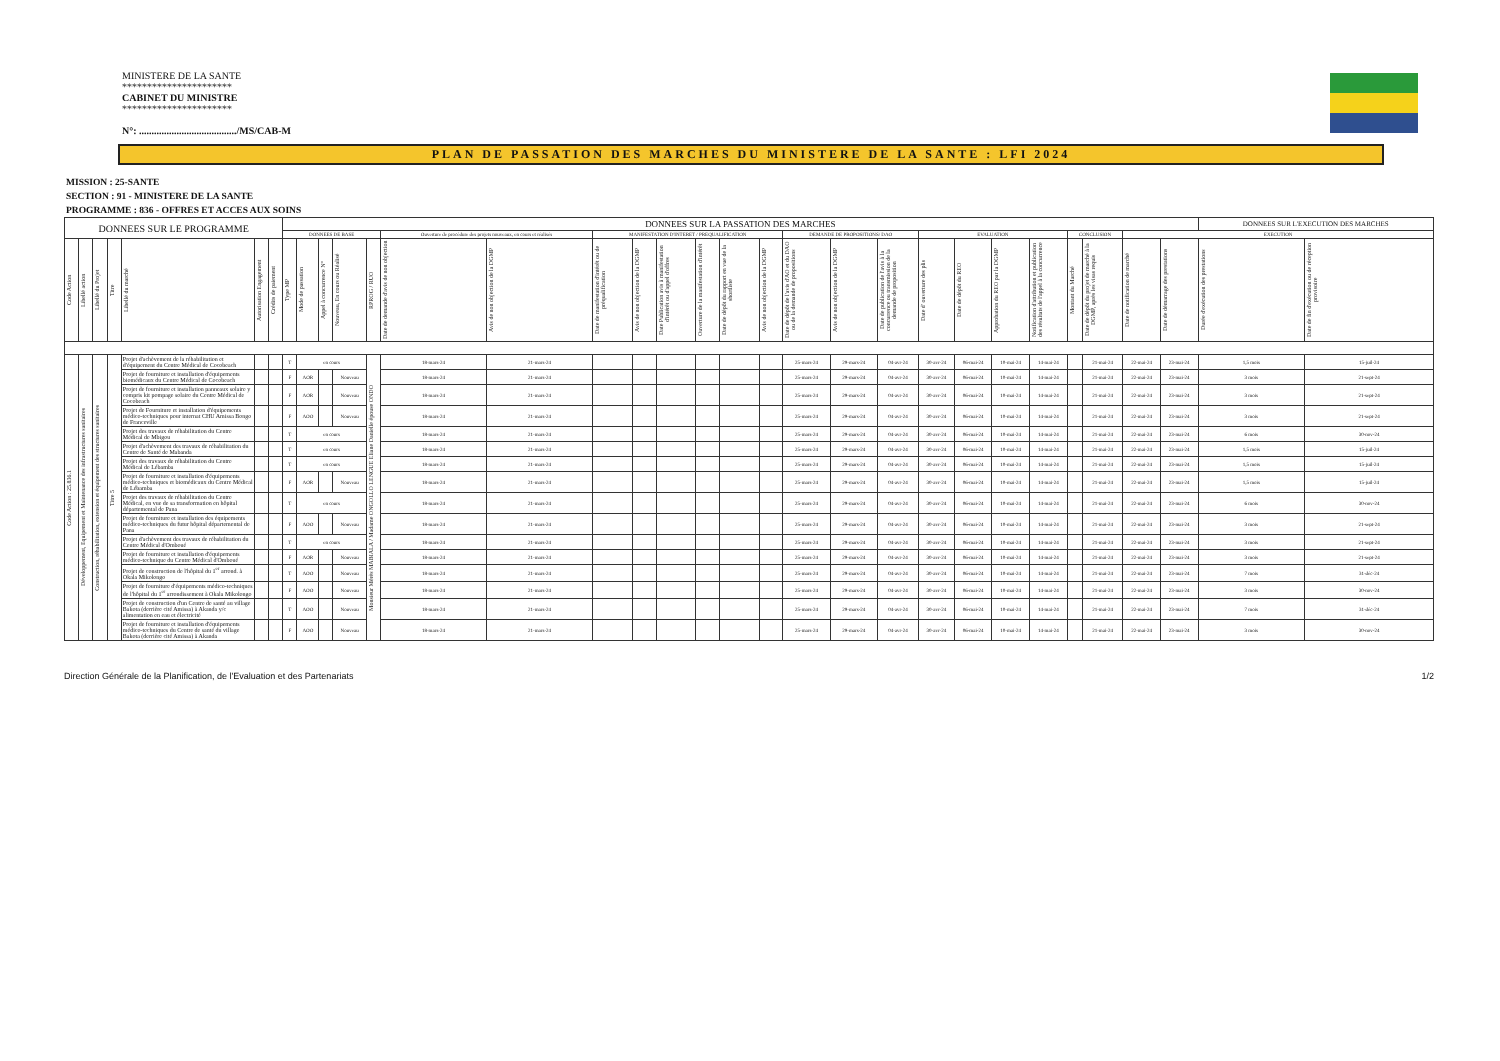MINISTERE DE LA SANTE
**********************
CABINET DU MINISTRE
**********************
N°: ......................................./MS/CAB-M
PLAN DE PASSATION DES MARCHES DU MINISTERE DE LA SANTE : LFI 2024
MISSION : 25-SANTE
SECTION : 91 - MINISTERE DE LA SANTE
PROGRAMME : 836 - OFFRES ET ACCES AUX SOINS
| DONNEES SUR LE PROGRAMME | | | | | | | DONNEES SUR LA PASSATION DES MARCHES | | | | | | | | | | | | | | | | | | | | | | | | DONNEES SUR L'EXECUTION DES MARCHES | |
| --- | --- | --- | --- | --- | --- | --- | --- | --- | --- | --- | --- | --- | --- | --- | --- | --- | --- | --- | --- | --- | --- | --- | --- | --- | --- | --- | --- | --- | --- | --- | --- | --- |
| | | | | | | | DONNEES DE BASE | | | | | Ouverture de procédure des projets nouveaux, en cours et réalisés | | MANIFESTATION D'INTERET / PREQUALIFICATION | | | | | | DEMANDE DE PROPOSITIONS/ DAO | | | EVALUATION | | | | CONCLUSION | | EXECUTION | | | |
| Code Action | Libellé action | Libellé du Projet | Titre | Libellé du marché | Autorisation Engagement | Crédits de paiement | Type MP | Mode de passation | Appel à concurrence N° | Nouveau, En cours ou Réalisé | RPROG / RUO | Date de demande d'avis de non objection | Avis de non objection de la DGMP | Date de manifestation d'intérêt ou de préqualification | Avis de non objection de la DGMP | Date Publication avis à manifestation d'intérêt ou d'appel d'offres | Ouverture de la manifestation d'intérêt | Date de dépôt du rapport en vue de la shortliste | Avis de non objection de la DGMP | Date de dépôt de l'avis d'AO et du DAO ou de la demande de propositions | Avis de non objection de la DGMP | Date de publication de l'avis à la concurrence ou transmission de la demande de proposition | Date d' ouverture des plis | Date de dépôt du REO | Approbation du REO par la DGMP | Notification d'attribution et publication des résultats de l'appel à la concurrence | Montant du Marché | Date de dépôt du projet de marché à la DGMP, après les visas requis | Date de notification de marché | Date de démarrage des prestations | Durée d'exécution des prestations | Date de fin d'exécution ou de réception provisoire |
| Code Action : 25.836.1 | Développement, Equipement et Maintenance des infrastructures sanitaires | Construction, réhabilitation, extension et équipement des structures sanitaires | Titre 5 | Projet d'achèvement de la réhabilitation et d'équipement du Centre Médical de Cocobeach | | | T | en cours | | | Monsieur Mérès MABIALA / Madame ONGOLLO LENGUE Eliane Danielle épouse ONDO | 18-mars-24 | 21-mars-24 | | | | | | | 25-mars-24 | 29-mars-24 | 04-avr-24 | 30-avr-24 | 06-mai-24 | 10-mai-24 | 14-mai-24 | | 21-mai-24 | 22-mai-24 | 23-mai-24 | 1,5 mois | 15-juil-24 |
| | | | | Projet de fourniture et installation d'équipements biomédicaux du Centre Médical de Cocobeach | | | F | AOR | | Nouveau | | 18-mars-24 | 21-mars-24 | | | | | | | 25-mars-24 | 29-mars-24 | 04-avr-24 | 30-avr-24 | 06-mai-24 | 10-mai-24 | 14-mai-24 | | 21-mai-24 | 22-mai-24 | 23-mai-24 | 3 mois | 21-sept-24 |
| | | | | Projet de fourniture et installation panneaux solaire y compris kit pompage solaire du Centre Médical de Cocobeach | | | F | AOR | | Nouveau | | 18-mars-24 | 21-mars-24 | | | | | | | 25-mars-24 | 29-mars-24 | 04-avr-24 | 30-avr-24 | 06-mai-24 | 10-mai-24 | 14-mai-24 | | 21-mai-24 | 22-mai-24 | 23-mai-24 | 3 mois | 21-sept-24 |
| | | | | Projet de Fourniture et installation d'équipements médico-techniques pour internat CHU Amissa Bongo de Franceville | | | F | AOO | | Nouveau | | 18-mars-24 | 21-mars-24 | | | | | | | 25-mars-24 | 29-mars-24 | 04-avr-24 | 30-avr-24 | 06-mai-24 | 10-mai-24 | 14-mai-24 | | 21-mai-24 | 22-mai-24 | 23-mai-24 | 3 mois | 21-sept-24 |
| | | | | Projet des travaux de réhabilitation du Centre Médical de Mbigou | | | T | en cours | | | | 18-mars-24 | 21-mars-24 | | | | | | | 25-mars-24 | 29-mars-24 | 04-avr-24 | 30-avr-24 | 06-mai-24 | 10-mai-24 | 14-mai-24 | | 21-mai-24 | 22-mai-24 | 23-mai-24 | 6 mois | 30-nov-24 |
| | | | | Projet d'achèvement des travaux de réhabilitation du Centre de Santé de Mabanda | | | T | en cours | | | | 18-mars-24 | 21-mars-24 | | | | | | | 25-mars-24 | 29-mars-24 | 04-avr-24 | 30-avr-24 | 06-mai-24 | 10-mai-24 | 14-mai-24 | | 21-mai-24 | 22-mai-24 | 23-mai-24 | 1,5 mois | 15-juil-24 |
| | | | | Projet des travaux de réhabilitation du Centre Médical de Lébamba | | | T | en cours | | | | 18-mars-24 | 21-mars-24 | | | | | | | 25-mars-24 | 29-mars-24 | 04-avr-24 | 30-avr-24 | 06-mai-24 | 10-mai-24 | 14-mai-24 | | 21-mai-24 | 22-mai-24 | 23-mai-24 | 1,5 mois | 15-juil-24 |
| | | | | Projet de fourniture et installation d'équipements médico-techniques et biomédicaux du Centre Médical de Lébamba | | | F | AOR | | Nouveau | | 18-mars-24 | 21-mars-24 | | | | | | | 25-mars-24 | 29-mars-24 | 04-avr-24 | 30-avr-24 | 06-mai-24 | 10-mai-24 | 14-mai-24 | | 21-mai-24 | 22-mai-24 | 23-mai-24 | 1,5 mois | 15-juil-24 |
| | | | | Projet des travaux de réhabilitation du Centre Médical, en vue de sa transformation en hôpital départemental de Pana | | | T | en cours | | | | 18-mars-24 | 21-mars-24 | | | | | | | 25-mars-24 | 29-mars-24 | 04-avr-24 | 30-avr-24 | 06-mai-24 | 10-mai-24 | 14-mai-24 | | 21-mai-24 | 22-mai-24 | 23-mai-24 | 6 mois | 30-nov-24 |
| | | | | Projet de fourniture et installation des équipements médico-techniques du futur hôpital départemental de Pana | | | F | AOO | | Nouveau | | 18-mars-24 | 21-mars-24 | | | | | | | 25-mars-24 | 29-mars-24 | 04-avr-24 | 30-avr-24 | 06-mai-24 | 10-mai-24 | 14-mai-24 | | 21-mai-24 | 22-mai-24 | 23-mai-24 | 3 mois | 21-sept-24 |
| | | | | Projet d'achèvement des travaux de réhabilitation du Centre Médical d'Omboué | | | T | en cours | | | | 18-mars-24 | 21-mars-24 | | | | | | | 25-mars-24 | 29-mars-24 | 04-avr-24 | 30-avr-24 | 06-mai-24 | 10-mai-24 | 14-mai-24 | | 21-mai-24 | 22-mai-24 | 23-mai-24 | 3 mois | 21-sept-24 |
| | | | | Projet de fourniture et installation d'équipements médico-technique du Centre Médical d'Omboué | | | F | AOR | | Nouveau | | 18-mars-24 | 21-mars-24 | | | | | | | 25-mars-24 | 29-mars-24 | 04-avr-24 | 30-avr-24 | 06-mai-24 | 10-mai-24 | 14-mai-24 | | 21-mai-24 | 22-mai-24 | 23-mai-24 | 3 mois | 21-sept-24 |
| | | | | Projet de construction de l'hôpital du 1<sup>er</sup> arrond. à Okala Mikolongo | | | T | AOO | | Nouveau | | 18-mars-24 | 21-mars-24 | | | | | | | 25-mars-24 | 29-mars-24 | 04-avr-24 | 30-avr-24 | 06-mai-24 | 10-mai-24 | 14-mai-24 | | 21-mai-24 | 22-mai-24 | 23-mai-24 | 7 mois | 31-déc-24 |
| | | | | Projet de fourniture d'équipements médico-techniques de l'hôpital du 1<sup>er</sup> arrondissement à Okala Mikolongo | | | F | AOO | | Nouveau | | 18-mars-24 | 21-mars-24 | | | | | | | 25-mars-24 | 29-mars-24 | 04-avr-24 | 30-avr-24 | 06-mai-24 | 10-mai-24 | 14-mai-24 | | 21-mai-24 | 22-mai-24 | 23-mai-24 | 3 mois | 30-nov-24 |
| | | | | Projet de construction d'un Centre de santé au village Bakota (derrière cité Amissa) à Akanda y/c alimentation en eau et électricité | | | T | AOO | | Nouveau | | 18-mars-24 | 21-mars-24 | | | | | | | 25-mars-24 | 29-mars-24 | 04-avr-24 | 30-avr-24 | 06-mai-24 | 10-mai-24 | 14-mai-24 | | 21-mai-24 | 22-mai-24 | 23-mai-24 | 7 mois | 31-déc-24 |
| | | | | Projet de fourniture et installation d'équipements médico-techniques du Centre de santé du village Bakota (derrière cité Amissa) à Akanda | | | F | AOO | | Nouveau | | 18-mars-24 | 21-mars-24 | | | | | | | 25-mars-24 | 29-mars-24 | 04-avr-24 | 30-avr-24 | 06-mai-24 | 10-mai-24 | 14-mai-24 | | 21-mai-24 | 22-mai-24 | 23-mai-24 | 3 mois | 30-nov-24 |
Direction Générale de la Planification, de l'Evaluation et des Partenariats 1/2